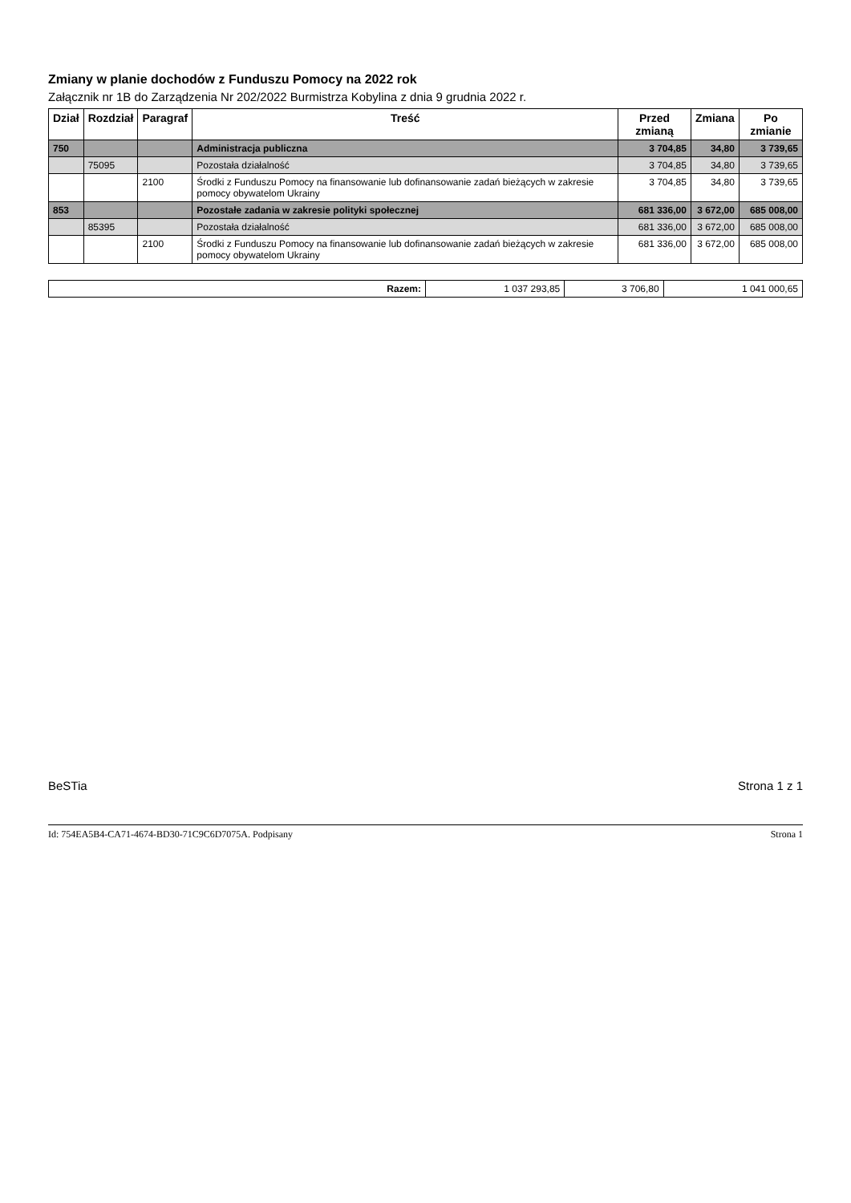Zmiany w planie dochodów z Funduszu Pomocy na 2022 rok
Załącznik nr 1B do Zarządzenia Nr 202/2022 Burmistrza Kobylina z dnia 9 grudnia 2022 r.
| Dział | Rozdział | Paragraf | Treść | Przed zmianą | Zmiana | Po zmianie |
| --- | --- | --- | --- | --- | --- | --- |
| 750 | | | Administracja publiczna | 3 704,85 | 34,80 | 3 739,65 |
| | 75095 | | Pozostała działalność | 3 704,85 | 34,80 | 3 739,65 |
| | | 2100 | Środki z Funduszu Pomocy na finansowanie lub dofinansowanie zadań bieżących w zakresie pomocy obywatelom Ukrainy | 3 704,85 | 34,80 | 3 739,65 |
| 853 | | | Pozostałe zadania w zakresie polityki społecznej | 681 336,00 | 3 672,00 | 685 008,00 |
| | 85395 | | Pozostała działalność | 681 336,00 | 3 672,00 | 685 008,00 |
| | | 2100 | Środki z Funduszu Pomocy na finansowanie lub dofinansowanie zadań bieżących w zakresie pomocy obywatelom Ukrainy | 681 336,00 | 3 672,00 | 685 008,00 |
| Razem: | 1 037 293,85 | 3 706,80 | 1 041 000,65 |
BeSTia Strona 1 z 1
Id: 754EA5B4-CA71-4674-BD30-71C9C6D7075A. Podpisany Strona 1